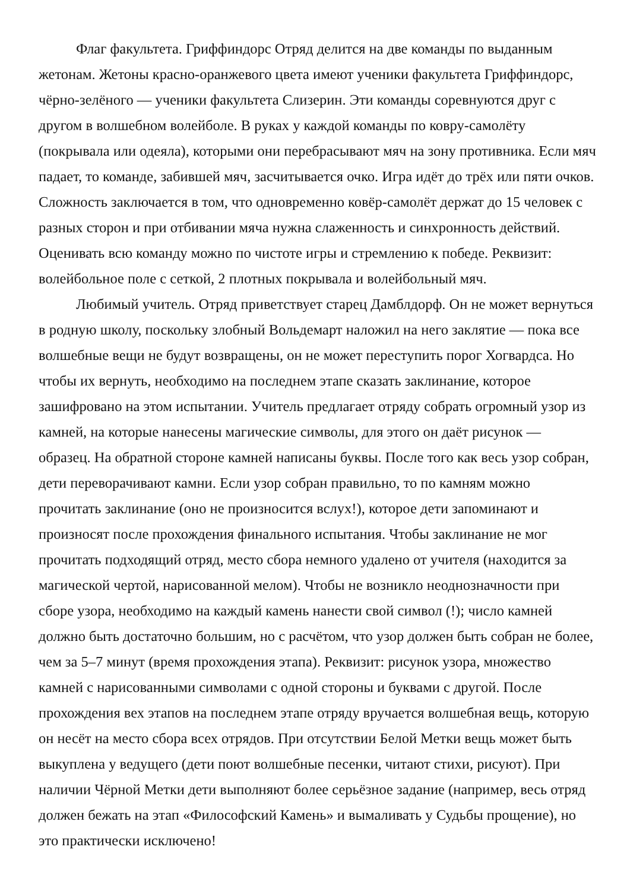Флаг факультета. Гриффиндорс Отряд делится на две команды по выданным жетонам. Жетоны красно-оранжевого цвета имеют ученики факультета Гриффиндорс, чёрно-зелёного — ученики факультета Слизерин. Эти команды соревнуются друг с другом в волшебном волейболе. В руках у каждой команды по ковру-самолёту (покрывала или одеяла), которыми они перебрасывают мяч на зону противника. Если мяч падает, то команде, забившей мяч, засчитывается очко. Игра идёт до трёх или пяти очков. Сложность заключается в том, что одновременно ковёр-самолёт держат до 15 человек с разных сторон и при отбивании мяча нужна слаженность и синхронность действий. Оценивать всю команду можно по чистоте игры и стремлению к победе. Реквизит: волейбольное поле с сеткой, 2 плотных покрывала и волейбольный мяч.
Любимый учитель. Отряд приветствует старец Дамблдорф. Он не может вернуться в родную школу, поскольку злобный Вольдемарт наложил на него заклятие — пока все волшебные вещи не будут возвращены, он не может переступить порог Хогвардса. Но чтобы их вернуть, необходимо на последнем этапе сказать заклинание, которое зашифровано на этом испытании. Учитель предлагает отряду собрать огромный узор из камней, на которые нанесены магические символы, для этого он даёт рисунок — образец. На обратной стороне камней написаны буквы. После того как весь узор собран, дети переворачивают камни. Если узор собран правильно, то по камням можно прочитать заклинание (оно не произносится вслух!), которое дети запоминают и произносят после прохождения финального испытания. Чтобы заклинание не мог прочитать подходящий отряд, место сбора немного удалено от учителя (находится за магической чертой, нарисованной мелом). Чтобы не возникло неоднозначности при сборе узора, необходимо на каждый камень нанести свой символ (!); число камней должно быть достаточно большим, но с расчётом, что узор должен быть собран не более, чем за 5–7 минут (время прохождения этапа). Реквизит: рисунок узора, множество камней с нарисованными символами с одной стороны и буквами с другой. После прохождения вех этапов на последнем этапе отряду вручается волшебная вещь, которую он несёт на место сбора всех отрядов. При отсутствии Белой Метки вещь может быть выкуплена у ведущего (дети поют волшебные песенки, читают стихи, рисуют). При наличии Чёрной Метки дети выполняют более серьёзное задание (например, весь отряд должен бежать на этап «Философский Камень» и вымаливать у Судьбы прощение), но это практически исключено!